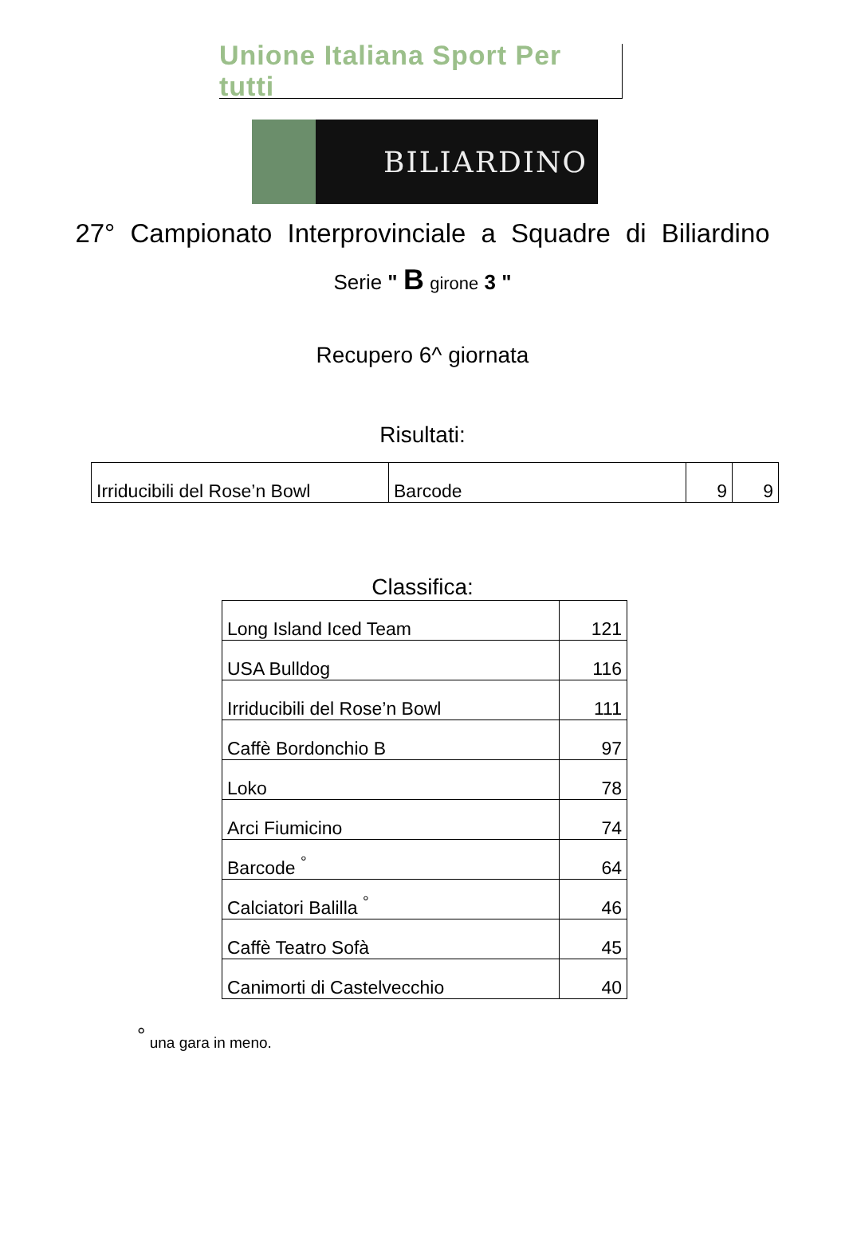Unione Italiana Sport Per tutti
BILIARDINO
27° Campionato Interprovinciale a Squadre di Biliardino
Serie " B girone 3 "
Recupero 6^ giornata
Risultati:
| Irriducibili del Rose’n Bowl | Barcode | 9 | 9 |
Classifica:
| Long Island Iced Team | 121 |
| USA Bulldog | 116 |
| Irriducibili del Rose’n Bowl | 111 |
| Caffè Bordonchio B | 97 |
| Loko | 78 |
| Arci Fiumicino | 74 |
| Barcode <sup>°</sup> | 64 |
| Calciatori Balilla <sup>°</sup> | 46 |
| Caffè Teatro Sofà | 45 |
| Canimorti di Castelvecchio | 40 |
<sup>°</sup> una gara in meno.